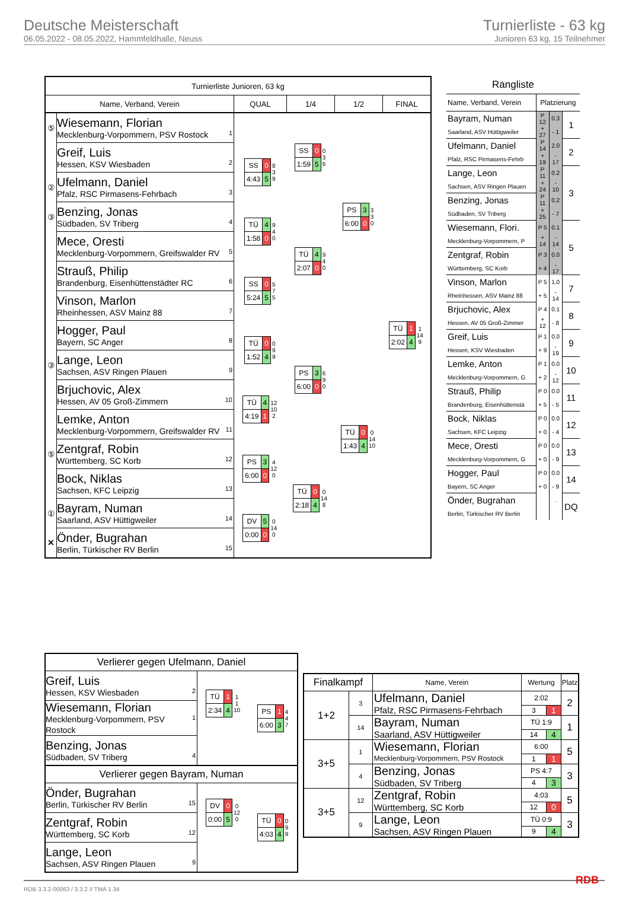Deutsche Meisterschaft
06.05.2022 - 08.05.2022, Hammfeldhalle, Neuss
Turnierliste - 63 kg
Junioren 63 kg, 15 Teilnehmer
| Turnierliste Junioren, 63 kg | | | | | |
| --- | --- | --- | --- | --- | --- |
| Name, Verband, Verein | | QUAL | 1/4 | 1/2 | FINAL |
| ⑤ | 1 Wiesemann, Florian Mecklenburg-Vorpommern, PSV Rostock | | / SS / 0 / 0 3 6 / / 1:59 / 5 / / | / PS / 3 / 3 3 0 / / 6:00 / 0 / / | / TÜ / 1 / 1 14 9 / / 2:02 / 4 / / |
| | 2 Greif, Luis Hessen, KSV Wiesbaden | / SS / 0 / 8 3 9 / / 4:43 / 5 / / | | | |
| ② | 3 Ufelmann, Daniel Pfalz, RSC Pirmasens-Fehrbach | | | | |
| ③ | 4 Benzing, Jonas Südbaden, SV Triberg | / TÜ / 4 / 9 4 0 / / 1:58 / 0 / / | / TÜ / 4 / 9 4 0 / / 2:07 / 0 / / | | |
| | 5 Mece, Oresti Mecklenburg-Vorpommern, Greifswalder RV | | | | |
| | 6 Strauß, Philip Brandenburg, Eisenhüttenstädter RC | / SS / 0 / 5 7 5 / / 5:24 / 5 / / | | | |
| | 7 Vinson, Marlon Rheinhessen, ASV Mainz 88 | | | | |
| | 8 Hogger, Paul Bayern, SC Anger | / TÜ / 0 / 0 9 9 / / 1:52 / 4 / / | / PS / 3 / 6 9 0 / / 6:00 / 0 / / | / TÜ / 0 / 0 14 10 / / 1:43 / 4 / / | |
| ③ | 9 Lange, Leon Sachsen, ASV Ringen Plauen | | | | |
| | 10 Brjuchovic, Alex Hessen, AV 05 Groß-Zimmern | / TÜ / 4 / 12 10 2 / / 4:19 / 1 / / | | | |
| | 11 Lemke, Anton Mecklenburg-Vorpommern, Greifswalder RV | | | | |
| ⑤ | 12 Zentgraf, Robin Württemberg, SC Korb | / PS / 3 / 4 12 0 / / 6:00 / 0 / / | / TÜ / 0 / 0 14 8 / / 2:18 / 4 / / | | |
| | 13 Bock, Niklas Sachsen, KFC Leipzig | | | | |
| ① | 14 Bayram, Numan Saarland, ASV Hüttigweiler | / DV / 5 / 0 14 0 / / 0:00 / 0 / / | | | |
| ✕ | 15 Önder, Bugrahan Berlin, Türkischer RV Berlin | | | | |
| Rangliste | | | |
| Name, Verband, Verein | Platzierung | | |
| Bayram, Numan | P 12 | 0.3 | 1 |
| Saarland, ASV Hüttigweiler | + 27 | - 1 | |
| Ufelmann, Daniel | P 14 | 2.0 | 2 |
| Pfalz, RSC Pirmasens-Fehrb | + 19 | - 17 | |
| Lange, Leon | P 11 | 0.2 | 3 |
| Sachsen, ASV Ringen Plauen | + 24 | - 10 | |
| Benzing, Jonas | P 11 | 0.2 | |
| Südbaden, SV Triberg | + 25 | - 7 | |
| Wiesemann, Flori. | P 5 | 0.1 | 5 |
| Mecklenburg-Vorpommern, P | + 14 | - 14 | |
| Zentgraf, Robin | P 3 | 0.0 | |
| Württemberg, SC Korb | + 4 | - 17 | |
| Vinson, Marlon | P 5 | 1.0 | 7 |
| Rheinhessen, ASV Mainz 88 | + 5 | - 14 | |
| Brjuchovic, Alex | P 4 | 0.1 | 8 |
| Hessen, AV 05 Groß-Zimmer | + 12 | - 8 | |
| Greif, Luis | P 1 | 0.0 | 9 |
| Hessen, KSV Wiesbaden | + 9 | - 19 | |
| Lemke, Anton | P 1 | 0.0 | 10 |
| Mecklenburg-Vorpommern, G | + 2 | - 12 | |
| Strauß, Philip | P 0 | 0.0 | 11 |
| Brandenburg, Eisenhüttenstä | + 5 | - 5 | |
| Bock, Niklas | P 0 | 0.0 | 12 |
| Sachsen, KFC Leipzig | + 0 | - 4 | |
| Mece, Oresti | P 0 | 0.0 | 13 |
| Mecklenburg-Vorpommern, G | + 0 | - 9 | |
| Hogger, Paul | P 0 | 0.0 | 14 |
| Bayern, SC Anger | + 0 | - 9 | |
| Önder, Bugrahan | | . | DQ |
| Berlin, Türkischer RV Berlin | | | |
| Verlierer gegen Ufelmann, Daniel | | |
| 2 Greif, Luis Hessen, KSV Wiesbaden | / TÜ / 1 / 1 1 10 / / 2:34 / 4 / / | / PS / 1 / 4 4 7 / / 6:00 / 3 / / |
| 1 Wiesemann, Florian Mecklenburg-Vorpommern, PSV Rostock | | |
| 4 Benzing, Jonas Südbaden, SV Triberg | | |
| Verlierer gegen Bayram, Numan | | |
| 15 Önder, Bugrahan Berlin, Türkischer RV Berlin | / DV / 0 / 0 12 0 / / 0:00 / 5 / / | / TÜ / 0 / 0 9 9 / / 4:03 / 4 / / |
| 12 Zentgraf, Robin Württemberg, SC Korb | | |
| 9 Lange, Leon Sachsen, ASV Ringen Plauen | | |
| Finalkampf | | Name, Verein | Wertung | | Platz |
| 1+2 | 3 | Ufelmann, Daniel | 2:02 | | 2 |
| | | Pfalz, RSC Pirmasens-Fehrbach | 3 | 1 | |
| | 14 | Bayram, Numan | TÜ 1:9 | | 1 |
| | | Saarland, ASV Hüttigweiler | 14 | 4 | |
| 3+5 | 1 | Wiesemann, Florian | 6:00 | | 5 |
| | | Mecklenburg-Vorpommern, PSV Rostock | 1 | 1 | |
| | 4 | Benzing, Jonas | PS 4:7 | | 3 |
| | | Südbaden, SV Triberg | 4 | 3 | |
| 3+5 | 12 | Zentgraf, Robin | 4:03 | | 5 |
| | | Württemberg, SC Korb | 12 | 0 | |
| | 9 | Lange, Leon | TÜ 0:9 | | 3 |
| | | Sachsen, ASV Ringen Plauen | 9 | 4 | |
RDB 3.3.2-00063 / 3.3.2 // TMA 1.34
RDB